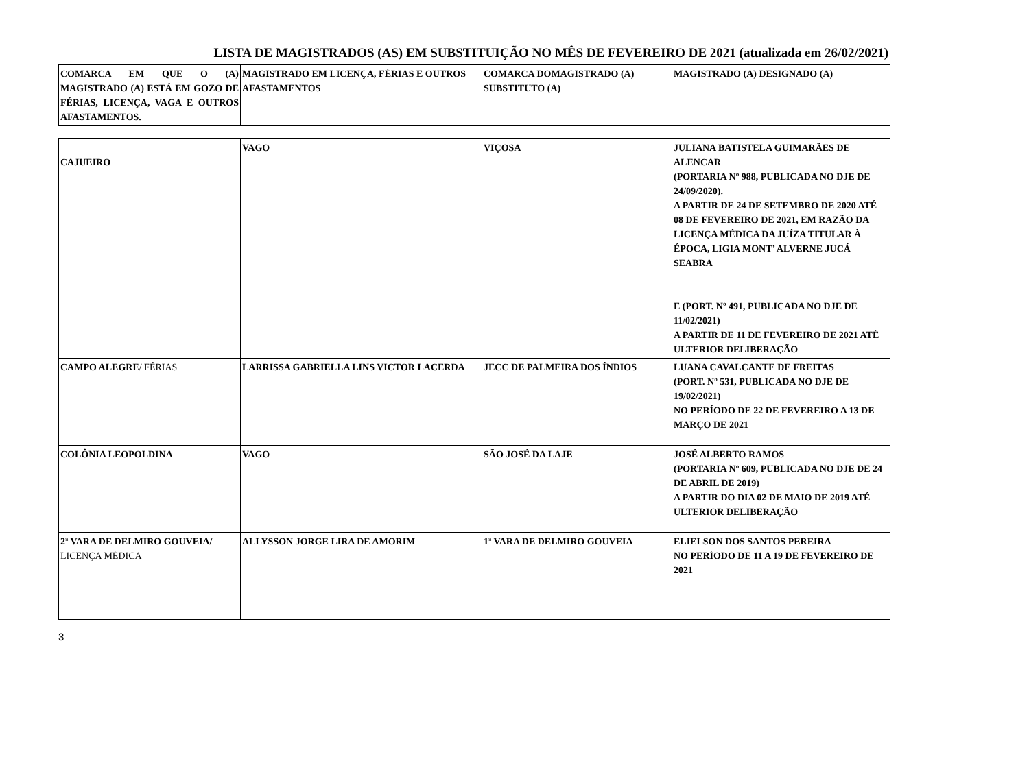LISTA DE MAGISTRADOS (AS) EM SUBSTITUIÇÃO NO MÊS DE FEVEREIRO DE 2021 (atualizada em 26/02/2021)
| COMARCA EM QUE O (A) MAGISTRADO (A) ESTÁ EM GOZO DE FÉRIAS, LICENÇA, VAGA E OUTROS AFASTAMENTOS. | MAGISTRADO EM LICENÇA, FÉRIAS E OUTROS AFASTAMENTOS | COMARCA DOMAGISTRADO (A) SUBSTITUTO (A) | MAGISTRADO (A) DESIGNADO (A) |
| --- | --- | --- | --- |
| CAJUEIRO | VAGO | VIÇOSA | JULIANA BATISTELA GUIMARÃES DE ALENCAR (PORTARIA Nº 988, PUBLICADA NO DJE DE 24/09/2020). A PARTIR DE 24 DE SETEMBRO DE 2020 ATÉ 08 DE FEVEREIRO DE 2021, EM RAZÃO DA LICENÇA MÉDICA DA JUÍZA TITULAR À ÉPOCA, LIGIA MONT’ ALVERNE JUCÁ SEABRA E (PORT. Nº 491, PUBLICADA NO DJE DE 11/02/2021) A PARTIR DE 11 DE FEVEREIRO DE 2021 ATÉ ULTERIOR DELIBERAÇÃO |
| CAMPO ALEGRE / FÉRIAS | LARRISSA GABRIELLA LINS VICTOR LACERDA | JECC DE PALMEIRA DOS ÍNDIOS | LUANA CAVALCANTE DE FREITAS (PORT. Nº 531, PUBLICADA NO DJE DE 19/02/2021) NO PERÍODO DE 22 DE FEVEREIRO A 13 DE MARÇO DE 2021 |
| COLÔNIA LEOPOLDINA | VAGO | SÃO JOSÉ DA LAJE | JOSÉ ALBERTO RAMOS (PORTARIA Nº 609, PUBLICADA NO DJE DE 24 DE ABRIL DE 2019) A PARTIR DO DIA 02 DE MAIO DE 2019 ATÉ ULTERIOR DELIBERAÇÃO |
| 2ª VARA DE DELMIRO GOUVEIA/ LICENÇA MÉDICA | ALLYSSON JORGE LIRA DE AMORIM | 1ª VARA DE DELMIRO GOUVEIA | ELIELSON DOS SANTOS PEREIRA NO PERÍODO DE 11 A 19 DE FEVEREIRO DE 2021 |
3